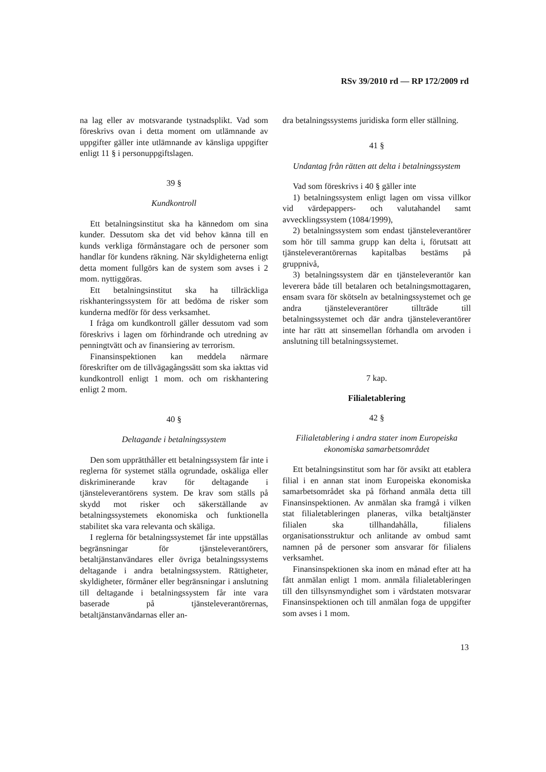RSv 39/2010 rd — RP 172/2009 rd
na lag eller av motsvarande tystnadsplikt. Vad som föreskrivs ovan i detta moment om utlämnande av uppgifter gäller inte utlämnande av känsliga uppgifter enligt 11 § i personuppgiftslagen.
39 §
Kundkontroll
Ett betalningsinstitut ska ha kännedom om sina kunder. Dessutom ska det vid behov känna till en kunds verkliga förmånstagare och de personer som handlar för kundens räkning. När skyldigheterna enligt detta moment fullgörs kan de system som avses i 2 mom. nyttiggöras.
Ett betalningsinstitut ska ha tillräckliga riskhanteringssystem för att bedöma de risker som kunderna medför för dess verksamhet.
I fråga om kundkontroll gäller dessutom vad som föreskrivs i lagen om förhindrande och utredning av penningtvätt och av finansiering av terrorism.
Finansinspektionen kan meddela närmare föreskrifter om de tillvägagångssätt som ska iakttas vid kundkontroll enligt 1 mom. och om riskhantering enligt 2 mom.
40 §
Deltagande i betalningssystem
Den som upprätthåller ett betalningssystem får inte i reglerna för systemet ställa ogrundade, oskäliga eller diskriminerande krav för deltagande i tjänsteleverantörens system. De krav som ställs på skydd mot risker och säkerställande av betalningssystemets ekonomiska och funktionella stabilitet ska vara relevanta och skäliga.
I reglerna för betalningssystemet får inte uppställas begränsningar för tjänsteleverantörers, betaltjänstanvändares eller övriga betalningssystems deltagande i andra betalningssystem. Rättigheter, skyldigheter, förmåner eller begränsningar i anslutning till deltagande i betalningssystem får inte vara baserade på tjänsteleverantörernas, betaltjänstanvändarnas eller an-
dra betalningssystems juridiska form eller ställning.
41 §
Undantag från rätten att delta i betalningssystem
Vad som föreskrivs i 40 § gäller inte
1) betalningssystem enligt lagen om vissa villkor vid värdepappers- och valutahandel samt avvecklingssystem (1084/1999),
2) betalningssystem som endast tjänsteleverantörer som hör till samma grupp kan delta i, förutsatt att tjänsteleverantörernas kapitalbas bestäms på gruppnivå,
3) betalningssystem där en tjänsteleverantör kan leverera både till betalaren och betalningsmottagaren, ensam svara för skötseln av betalningssystemet och ge andra tjänsteleverantörer tillträde till betalningssystemet och där andra tjänsteleverantörer inte har rätt att sinsemellan förhandla om arvoden i anslutning till betalningssystemet.
7 kap.
Filialetablering
42 §
Filialetablering i andra stater inom Europeiska ekonomiska samarbetsområdet
Ett betalningsinstitut som har för avsikt att etablera filial i en annan stat inom Europeiska ekonomiska samarbetsområdet ska på förhand anmäla detta till Finansinspektionen. Av anmälan ska framgå i vilken stat filialetableringen planeras, vilka betaltjänster filialen ska tillhandahålla, filialens organisationsstruktur och anlitande av ombud samt namnen på de personer som ansvarar för filialens verksamhet.
Finansinspektionen ska inom en månad efter att ha fått anmälan enligt 1 mom. anmäla filialetableringen till den tillsynsmyndighet som i värdstaten motsvarar Finansinspektionen och till anmälan foga de uppgifter som avses i 1 mom.
13